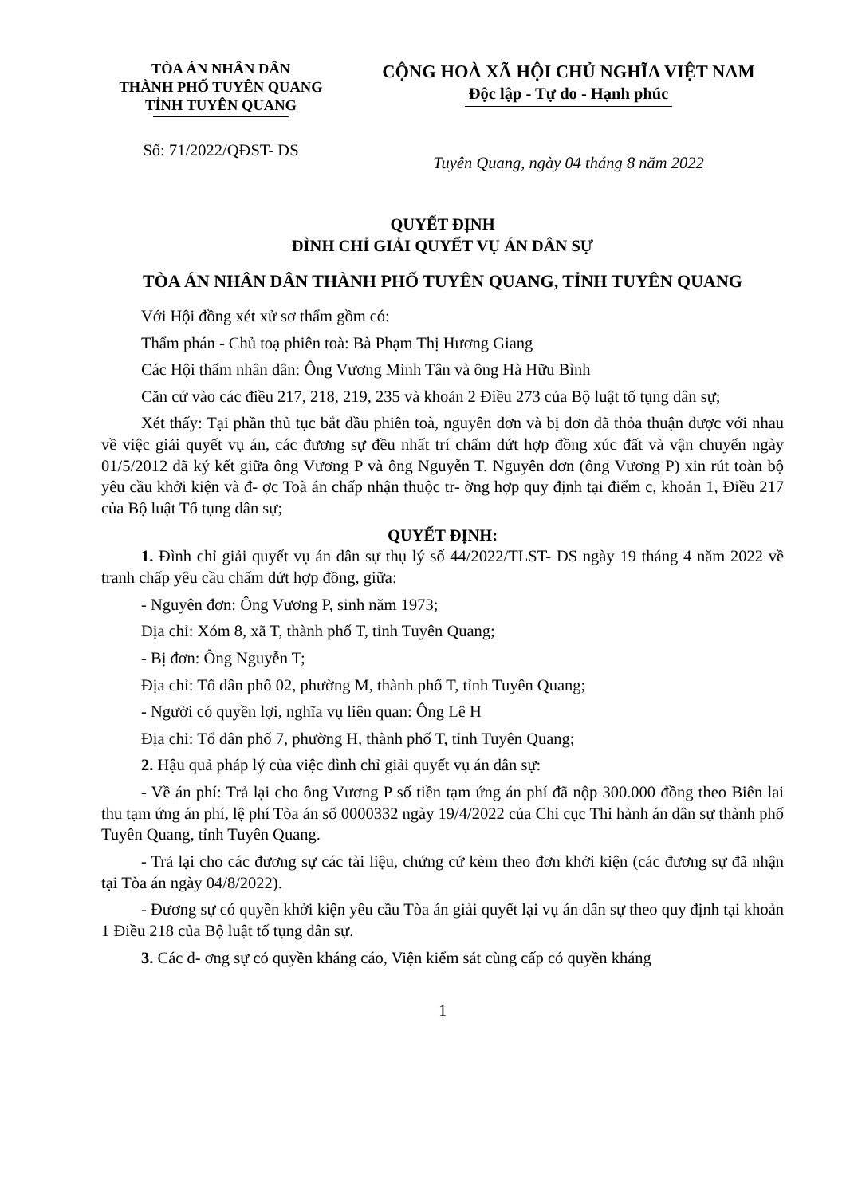TÒA ÁN NHÂN DÂN
THÀNH PHỐ TUYÊN QUANG
TỈNH TUYÊN QUANG
CỘNG HOÀ XÃ HỘI CHỦ NGHĨA VIỆT NAM
Độc lập - Tự do - Hạnh phúc
Số: 71/2022/QĐST- DS
Tuyên Quang, ngày 04 tháng 8 năm 2022
QUYẾT ĐỊNH
ĐÌNH CHỈ GIẢI QUYẾT VỤ ÁN DÂN SỰ
TÒA ÁN NHÂN DÂN THÀNH PHỐ TUYÊN QUANG, TỈNH TUYÊN QUANG
Với Hội đồng xét xử sơ thẩm gồm có:
Thẩm phán - Chủ toạ phiên toà: Bà Phạm Thị Hương Giang
Các Hội thẩm nhân dân: Ông Vương Minh Tân và ông Hà Hữu Bình
Căn cứ vào các điều 217, 218, 219, 235 và khoản 2 Điều 273 của Bộ luật tố tụng dân sự;
Xét thấy: Tại phần thủ tục bắt đầu phiên toà, nguyên đơn và bị đơn đã thỏa thuận được với nhau về việc giải quyết vụ án, các đương sự đều nhất trí chấm dứt hợp đồng xúc đất và vận chuyển ngày 01/5/2012 đã ký kết giữa ông Vương P và ông Nguyễn T. Nguyên đơn (ông Vương P) xin rút toàn bộ yêu cầu khởi kiện và đ- ợc Toà án chấp nhận thuộc tr- ờng hợp quy định tại điểm c, khoản 1, Điều 217 của Bộ luật Tố tụng dân sự;
QUYẾT ĐỊNH:
1. Đình chỉ giải quyết vụ án dân sự thụ lý số 44/2022/TLST- DS ngày 19 tháng 4 năm 2022 về tranh chấp yêu cầu chấm dứt hợp đồng, giữa:
- Nguyên đơn: Ông Vương P, sinh năm 1973;
Địa chỉ: Xóm 8, xã T, thành phố T, tỉnh Tuyên Quang;
- Bị đơn: Ông Nguyễn T;
Địa chỉ: Tổ dân phố 02, phường M, thành phố T, tỉnh Tuyên Quang;
- Người có quyền lợi, nghĩa vụ liên quan: Ông Lê H
Địa chỉ: Tổ dân phố 7, phường H, thành phố T, tỉnh Tuyên Quang;
2. Hậu quả pháp lý của việc đình chỉ giải quyết vụ án dân sự:
- Về án phí: Trả lại cho ông Vương P số tiền tạm ứng án phí đã nộp 300.000 đồng theo Biên lai thu tạm ứng án phí, lệ phí Tòa án số 0000332 ngày 19/4/2022 của Chi cục Thi hành án dân sự thành phố Tuyên Quang, tỉnh Tuyên Quang.
- Trả lại cho các đương sự các tài liệu, chứng cứ kèm theo đơn khởi kiện (các đương sự đã nhận tại Tòa án ngày 04/8/2022).
- Đương sự có quyền khởi kiện yêu cầu Tòa án giải quyết lại vụ án dân sự theo quy định tại khoản 1 Điều 218 của Bộ luật tố tụng dân sự.
3. Các đ- ơng sự có quyền kháng cáo, Viện kiểm sát cùng cấp có quyền kháng
1